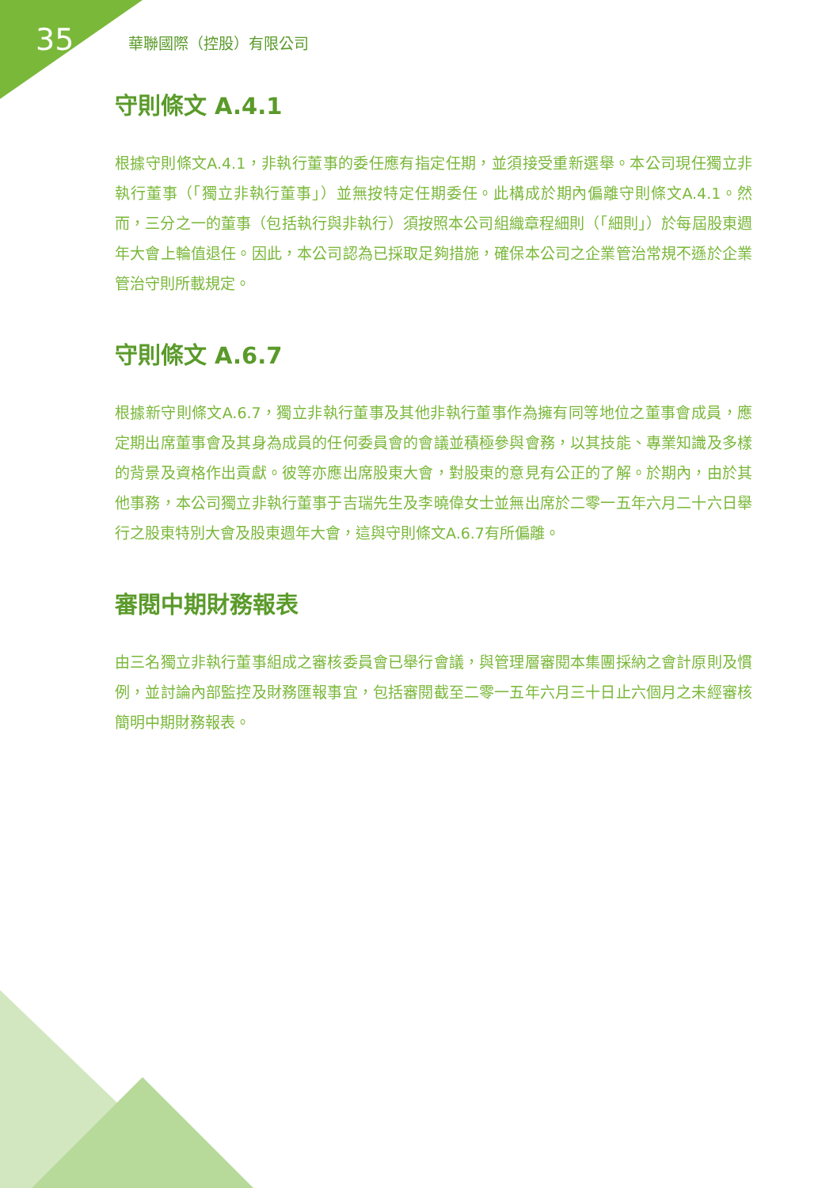35 華聯國際（控股）有限公司
守則條文 A.4.1
根據守則條文A.4.1，非執行董事的委任應有指定任期，並須接受重新選舉。本公司現任獨立非執行董事（「獨立非執行董事」）並無按特定任期委任。此構成於期內偏離守則條文A.4.1。然而，三分之一的董事（包括執行與非執行）須按照本公司組織章程細則（「細則」）於每屆股東週年大會上輪值退任。因此，本公司認為已採取足夠措施，確保本公司之企業管治常規不遜於企業管治守則所載規定。
守則條文 A.6.7
根據新守則條文A.6.7，獨立非執行董事及其他非執行董事作為擁有同等地位之董事會成員，應定期出席董事會及其身為成員的任何委員會的會議並積極參與會務，以其技能、專業知識及多樣的背景及資格作出貢獻。彼等亦應出席股東大會，對股東的意見有公正的了解。於期內，由於其他事務，本公司獨立非執行董事于吉瑞先生及李曉偉女士並無出席於二零一五年六月二十六日舉行之股東特別大會及股東週年大會，這與守則條文A.6.7有所偏離。
審閱中期財務報表
由三名獨立非執行董事組成之審核委員會已舉行會議，與管理層審閱本集團採納之會計原則及慣例，並討論內部監控及財務匯報事宜，包括審閱截至二零一五年六月三十日止六個月之未經審核簡明中期財務報表。